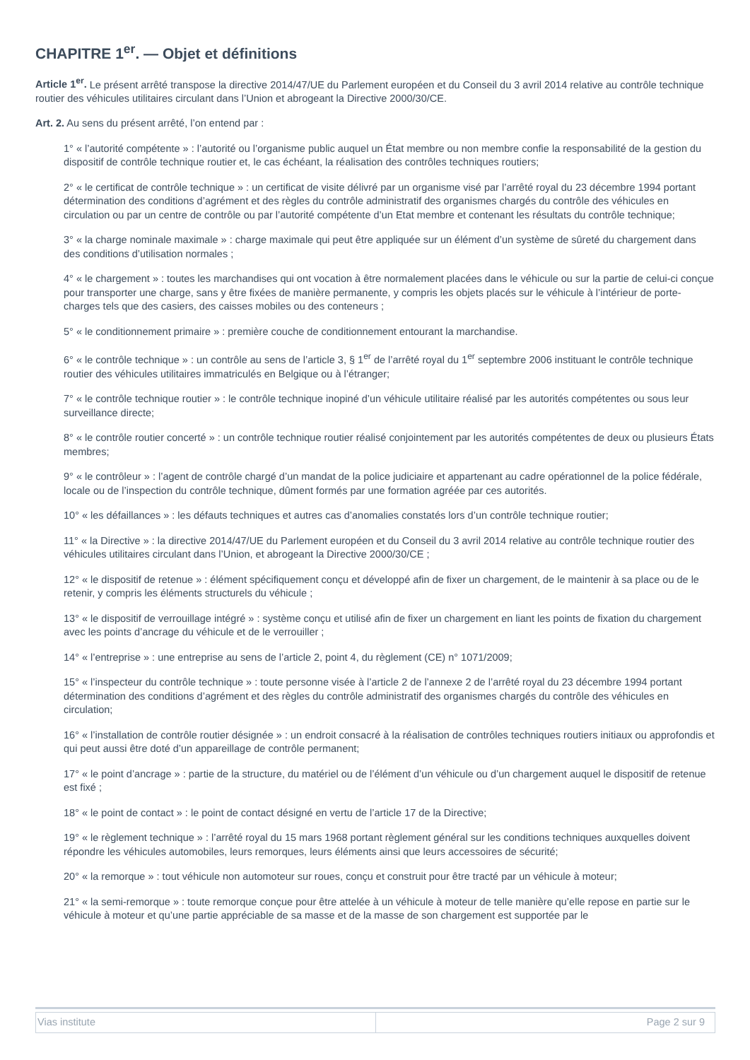CHAPITRE 1<sup>er</sup>. — Objet et définitions
Article 1<sup>er</sup>. Le présent arrêté transpose la directive 2014/47/UE du Parlement européen et du Conseil du 3 avril 2014 relative au contrôle technique routier des véhicules utilitaires circulant dans l’Union et abrogeant la Directive 2000/30/CE.
Art. 2. Au sens du présent arrêté, l’on entend par :
1° « l’autorité compétente » : l’autorité ou l’organisme public auquel un État membre ou non membre confie la responsabilité de la gestion du dispositif de contrôle technique routier et, le cas échéant, la réalisation des contrôles techniques routiers;
2° « le certificat de contrôle technique » : un certificat de visite délivré par un organisme visé par l’arrêté royal du 23 décembre 1994 portant détermination des conditions d’agrément et des règles du contrôle administratif des organismes chargés du contrôle des véhicules en circulation ou par un centre de contrôle ou par l’autorité compétente d’un Etat membre et contenant les résultats du contrôle technique;
3° « la charge nominale maximale » : charge maximale qui peut être appliquée sur un élément d’un système de sûreté du chargement dans des conditions d’utilisation normales ;
4° « le chargement » : toutes les marchandises qui ont vocation à être normalement placées dans le véhicule ou sur la partie de celui-ci conçue pour transporter une charge, sans y être fixées de manière permanente, y compris les objets placés sur le véhicule à l’intérieur de porte-charges tels que des casiers, des caisses mobiles ou des conteneurs ;
5° « le conditionnement primaire » : première couche de conditionnement entourant la marchandise.
6° « le contrôle technique » : un contrôle au sens de l’article 3, § 1<sup>er</sup> de l’arrêté royal du 1<sup>er</sup> septembre 2006 instituant le contrôle technique routier des véhicules utilitaires immatriculés en Belgique ou à l’étranger;
7° « le contrôle technique routier » : le contrôle technique inopiné d’un véhicule utilitaire réalisé par les autorités compétentes ou sous leur surveillance directe;
8° « le contrôle routier concerté » : un contrôle technique routier réalisé conjointement par les autorités compétentes de deux ou plusieurs États membres;
9° « le contrôleur » : l’agent de contrôle chargé d’un mandat de la police judiciaire et appartenant au cadre opérationnel de la police fédérale, locale ou de l’inspection du contrôle technique, dûment formés par une formation agréée par ces autorités.
10° « les défaillances » : les défauts techniques et autres cas d’anomalies constatés lors d’un contrôle technique routier;
11° « la Directive » : la directive 2014/47/UE du Parlement européen et du Conseil du 3 avril 2014 relative au contrôle technique routier des véhicules utilitaires circulant dans l’Union, et abrogeant la Directive 2000/30/CE ;
12° « le dispositif de retenue » : élément spécifiquement conçu et développé afin de fixer un chargement, de le maintenir à sa place ou de le retenir, y compris les éléments structurels du véhicule ;
13° « le dispositif de verrouillage intégré » : système conçu et utilisé afin de fixer un chargement en liant les points de fixation du chargement avec les points d’ancrage du véhicule et de le verrouiller ;
14° « l’entreprise » : une entreprise au sens de l’article 2, point 4, du règlement (CE) n° 1071/2009;
15° « l’inspecteur du contrôle technique » : toute personne visée à l’article 2 de l’annexe 2 de l’arrêté royal du 23 décembre 1994 portant détermination des conditions d’agrément et des règles du contrôle administratif des organismes chargés du contrôle des véhicules en circulation;
16° « l’installation de contrôle routier désignée » : un endroit consacré à la réalisation de contrôles techniques routiers initiaux ou approfondis et qui peut aussi être doté d’un appareillage de contrôle permanent;
17° « le point d’ancrage » : partie de la structure, du matériel ou de l’élément d’un véhicule ou d’un chargement auquel le dispositif de retenue est fixé ;
18° « le point de contact » : le point de contact désigné en vertu de l’article 17 de la Directive;
19° « le règlement technique » : l’arrêté royal du 15 mars 1968 portant règlement général sur les conditions techniques auxquelles doivent répondre les véhicules automobiles, leurs remorques, leurs éléments ainsi que leurs accessoires de sécurité;
20° « la remorque » : tout véhicule non automoteur sur roues, conçu et construit pour être tracté par un véhicule à moteur;
21° « la semi-remorque » : toute remorque conçue pour être attelée à un véhicule à moteur de telle manière qu’elle repose en partie sur le véhicule à moteur et qu’une partie appréciable de sa masse et de la masse de son chargement est supportée par le
| Vias institute | Page 2 sur 9 |